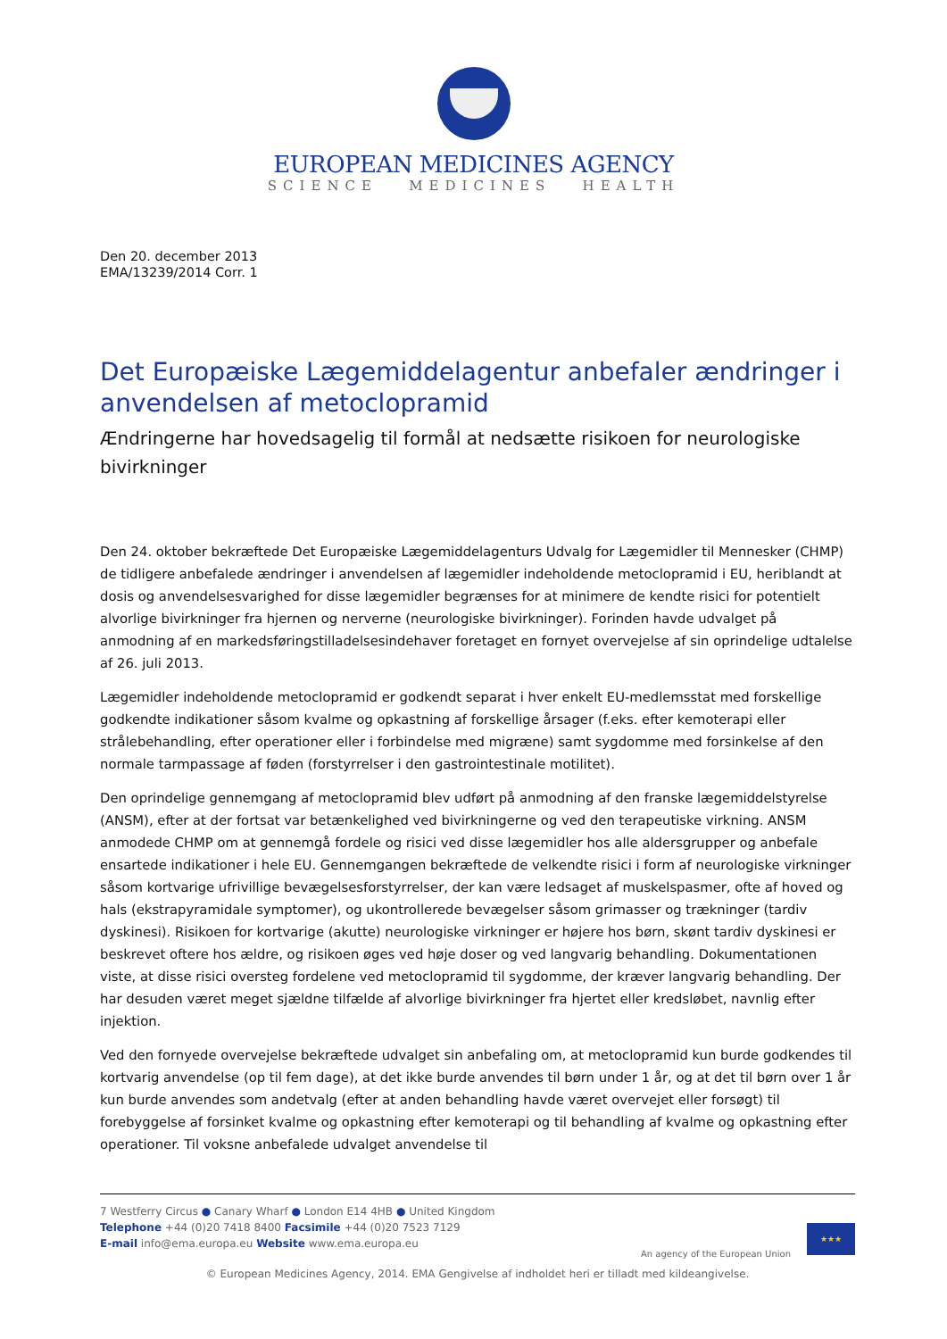EUROPEAN MEDICINES AGENCY
SCIENCE MEDICINES HEALTH
Den 20. december 2013
EMA/13239/2014 Corr. 1
Det Europæiske Lægemiddelagentur anbefaler ændringer i anvendelsen af metoclopramid
Ændringerne har hovedsagelig til formål at nedsætte risikoen for neurologiske bivirkninger
Den 24. oktober bekræftede Det Europæiske Lægemiddelagenturs Udvalg for Lægemidler til Mennesker (CHMP) de tidligere anbefalede ændringer i anvendelsen af lægemidler indeholdende metoclopramid i EU, heriblandt at dosis og anvendelsesvarighed for disse lægemidler begrænses for at minimere de kendte risici for potentielt alvorlige bivirkninger fra hjernen og nerverne (neurologiske bivirkninger). Forinden havde udvalget på anmodning af en markedsføringstilladelsesindehaver foretaget en fornyet overvejelse af sin oprindelige udtalelse af 26. juli 2013.
Lægemidler indeholdende metoclopramid er godkendt separat i hver enkelt EU-medlemsstat med forskellige godkendte indikationer såsom kvalme og opkastning af forskellige årsager (f.eks. efter kemoterapi eller strålebehandling, efter operationer eller i forbindelse med migræne) samt sygdomme med forsinkelse af den normale tarmpassage af føden (forstyrrelser i den gastrointestinale motilitet).
Den oprindelige gennemgang af metoclopramid blev udført på anmodning af den franske lægemiddelstyrelse (ANSM), efter at der fortsat var betænkelighed ved bivirkningerne og ved den terapeutiske virkning. ANSM anmodede CHMP om at gennemgå fordele og risici ved disse lægemidler hos alle aldersgrupper og anbefale ensartede indikationer i hele EU. Gennemgangen bekræftede de velkendte risici i form af neurologiske virkninger såsom kortvarige ufrivillige bevægelsesforstyrrelser, der kan være ledsaget af muskelspasmer, ofte af hoved og hals (ekstrapyramidale symptomer), og ukontrollerede bevægelser såsom grimasser og trækninger (tardiv dyskinesi). Risikoen for kortvarige (akutte) neurologiske virkninger er højere hos børn, skønt tardiv dyskinesi er beskrevet oftere hos ældre, og risikoen øges ved høje doser og ved langvarig behandling. Dokumentationen viste, at disse risici oversteg fordelene ved metoclopramid til sygdomme, der kræver langvarig behandling. Der har desuden været meget sjældne tilfælde af alvorlige bivirkninger fra hjertet eller kredsløbet, navnlig efter injektion.
Ved den fornyede overvejelse bekræftede udvalget sin anbefaling om, at metoclopramid kun burde godkendes til kortvarig anvendelse (op til fem dage), at det ikke burde anvendes til børn under 1 år, og at det til børn over 1 år kun burde anvendes som andetvalg (efter at anden behandling havde været overvejet eller forsøgt) til forebyggelse af forsinket kvalme og opkastning efter kemoterapi og til behandling af kvalme og opkastning efter operationer. Til voksne anbefalede udvalget anvendelse til
7 Westferry Circus ● Canary Wharf ● London E14 4HB ● United Kingdom
Telephone +44 (0)20 7418 8400 Facsimile +44 (0)20 7523 7129
E-mail info@ema.europa.eu Website www.ema.europa.eu
An agency of the European Union
★★★
© European Medicines Agency, 2014. EMA Gengivelse af indholdet heri er tilladt med kildeangivelse.